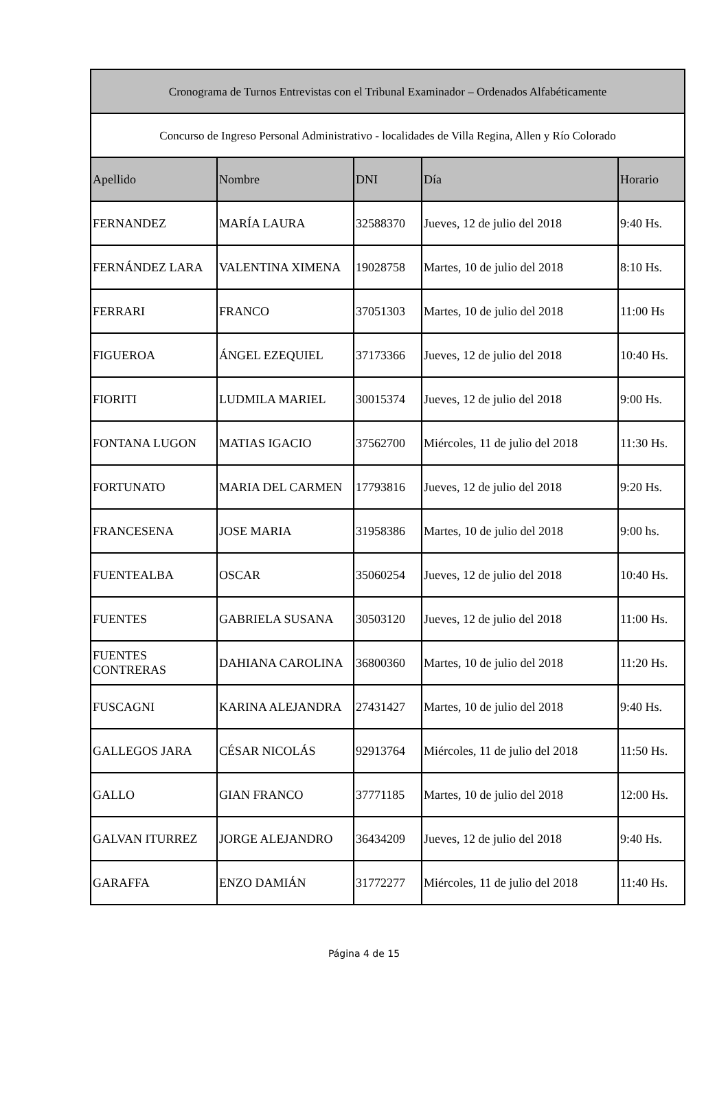| Cronograma de Turnos Entrevistas con el Tribunal Examinador – Ordenados Alfabéticamente | | | | |
| --- | --- | --- | --- | --- |
| Concurso de Ingreso Personal Administrativo - localidades de Villa Regina, Allen y Río Colorado | | | | |
| Apellido | Nombre | DNI | Día | Horario |
| FERNANDEZ | MARÍA LAURA | 32588370 | Jueves, 12 de julio del 2018 | 9:40 Hs. |
| FERNÁNDEZ LARA | VALENTINA XIMENA | 19028758 | Martes, 10 de julio del 2018 | 8:10 Hs. |
| FERRARI | FRANCO | 37051303 | Martes, 10 de julio del 2018 | 11:00 Hs |
| FIGUEROA | ÁNGEL EZEQUIEL | 37173366 | Jueves, 12 de julio del 2018 | 10:40 Hs. |
| FIORITI | LUDMILA MARIEL | 30015374 | Jueves, 12 de julio del 2018 | 9:00 Hs. |
| FONTANA LUGON | MATIAS IGACIO | 37562700 | Miércoles, 11 de julio del 2018 | 11:30 Hs. |
| FORTUNATO | MARIA DEL CARMEN | 17793816 | Jueves, 12 de julio del 2018 | 9:20 Hs. |
| FRANCESENA | JOSE MARIA | 31958386 | Martes, 10 de julio del 2018 | 9:00 hs. |
| FUENTEALBA | OSCAR | 35060254 | Jueves, 12 de julio del 2018 | 10:40 Hs. |
| FUENTES | GABRIELA SUSANA | 30503120 | Jueves, 12 de julio del 2018 | 11:00 Hs. |
| FUENTES CONTRERAS | DAHIANA CAROLINA | 36800360 | Martes, 10 de julio del 2018 | 11:20 Hs. |
| FUSCAGNI | KARINA ALEJANDRA | 27431427 | Martes, 10 de julio del 2018 | 9:40 Hs. |
| GALLEGOS JARA | CÉSAR NICOLÁS | 92913764 | Miércoles, 11 de julio del 2018 | 11:50 Hs. |
| GALLO | GIAN FRANCO | 37771185 | Martes, 10 de julio del 2018 | 12:00 Hs. |
| GALVAN ITURREZ | JORGE ALEJANDRO | 36434209 | Jueves, 12 de julio del 2018 | 9:40 Hs. |
| GARAFFA | ENZO DAMIÁN | 31772277 | Miércoles, 11 de julio del 2018 | 11:40 Hs. |
Página 4 de 15